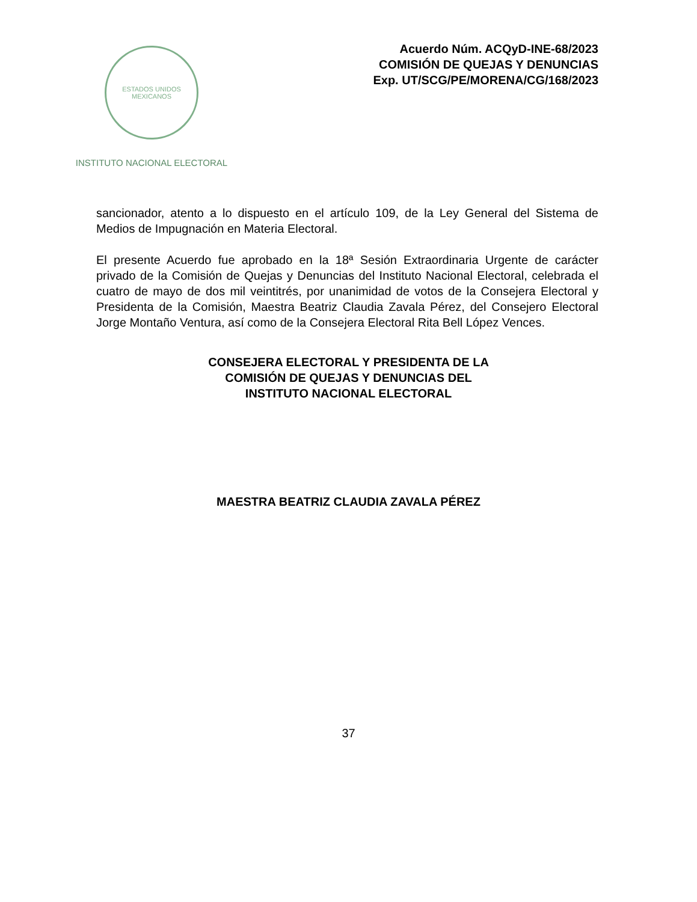ESTADOS UNIDOS MEXICANOS
INSTITUTO NACIONAL ELECTORAL
Acuerdo Núm. ACQyD-INE-68/2023
COMISIÓN DE QUEJAS Y DENUNCIAS
Exp. UT/SCG/PE/MORENA/CG/168/2023
sancionador, atento a lo dispuesto en el artículo 109, de la Ley General del Sistema de Medios de Impugnación en Materia Electoral.
El presente Acuerdo fue aprobado en la 18ª Sesión Extraordinaria Urgente de carácter privado de la Comisión de Quejas y Denuncias del Instituto Nacional Electoral, celebrada el cuatro de mayo de dos mil veintitrés, por unanimidad de votos de la Consejera Electoral y Presidenta de la Comisión, Maestra Beatriz Claudia Zavala Pérez, del Consejero Electoral Jorge Montaño Ventura, así como de la Consejera Electoral Rita Bell López Vences.
CONSEJERA ELECTORAL Y PRESIDENTA DE LA
COMISIÓN DE QUEJAS Y DENUNCIAS DEL
INSTITUTO NACIONAL ELECTORAL
MAESTRA BEATRIZ CLAUDIA ZAVALA PÉREZ
37